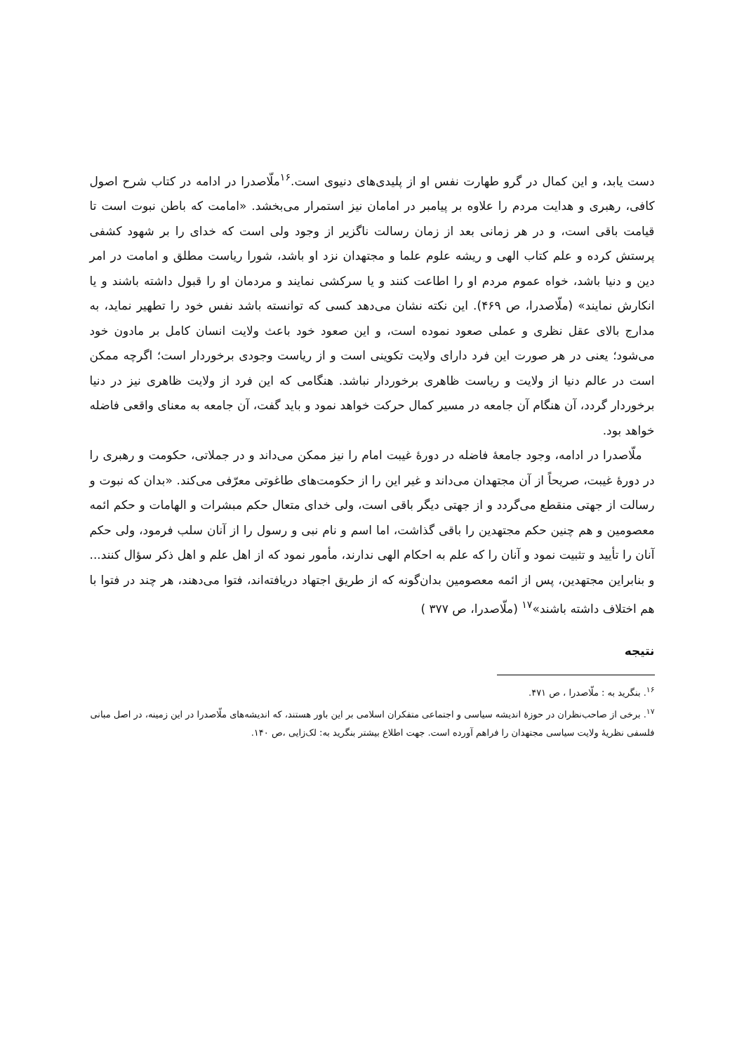دست یابد، و این کمال در گرو طهارت نفس او از پلیدی‌های دنیوی است.<sup>۱۶</sup>ملّاصدرا در ادامه در کتاب شرح اصول کافی، رهبری و هدایت مردم را علاوه بر پیامبر در امامان نیز استمرار می‌بخشد. «امامت که باطن نبوت است تا قیامت باقی است، و در هر زمانی بعد از زمان رسالت ناگزیر از وجود ولی است که خدای را بر شهود کشفی پرستش کرده و علم کتاب الهی و ریشه علوم علما و مجتهدان نزد او باشد، شورا ریاست مطلق و امامت در امر دین و دنیا باشد، خواه عموم مردم او را اطاعت کنند و یا سرکشی نمایند و مردمان او را قبول داشته باشند و یا انکارش نمایند» (ملّاصدرا، ص ۴۶۹). این نکته نشان می‌دهد کسی که توانسته باشد نفس خود را تطهیر نماید، به مدارج بالای عقل نظری و عملی صعود نموده است، و این صعود خود باعث ولایت انسان کامل بر مادون خود می‌شود؛ یعنی در هر صورت این فرد دارای ولایت تکوینی است و از ریاست وجودی برخوردار است؛ اگرچه ممکن است در عالم دنیا از ولایت و ریاست ظاهری برخوردار نباشد. هنگامی که این فرد از ولایت ظاهری نیز در دنیا برخوردار گردد، آن هنگام آن جامعه در مسیر کمال حرکت خواهد نمود و باید گفت، آن جامعه به معنای واقعی فاضله خواهد بود.
ملّاصدرا در ادامه، وجود جامعهٔ فاضله در دورهٔ غیبت امام را نیز ممکن می‌داند و در جملاتی، حکومت و رهبری را در دورهٔ غیبت، صریحاً از آن مجتهدان می‌داند و غیر این را از حکومت‌های طاغوتی معرّفی می‌کند. «بدان که نبوت و رسالت از جهتی منقطع می‌گردد و از جهتی دیگر باقی است، ولی خدای متعال حکم مبشرات و الهامات و حکم ائمه معصومین و هم چنین حکم مجتهدین را باقی گذاشت، اما اسم و نام نبی و رسول را از آنان سلب فرمود، ولی حکم آنان را تأیید و تثبیت نمود و آنان را که علم به احکام الهی ندارند، مأمور نمود که از اهل علم و اهل ذکر سؤال کنند... و بنابراین مجتهدین، پس از ائمه معصومین بدان‌گونه که از طریق اجتهاد دریافته‌اند، فتوا می‌دهند، هر چند در فتوا با هم اختلاف داشته باشند»<sup>۱۷</sup> (ملّاصدرا، ص ۳۷۷ )
نتیجه
<sup>۱۶</sup>. بنگرید به : ملّاصدرا ، ص ۴۷۱.
<sup>۱۷</sup>. برخی از صاحب‌نظران در حوزهٔ اندیشه سیاسی و اجتماعی متفکران اسلامی بر این باور هستند، که اندیشه‌های ملّاصدرا در این زمینه، در اصل مبانی فلسفی نظریهٔ ولایت سیاسی مجتهدان را فراهم آورده است. جهت اطلاع بیشتر بنگرید به: لک‌زایی ،ص ۱۴۰.